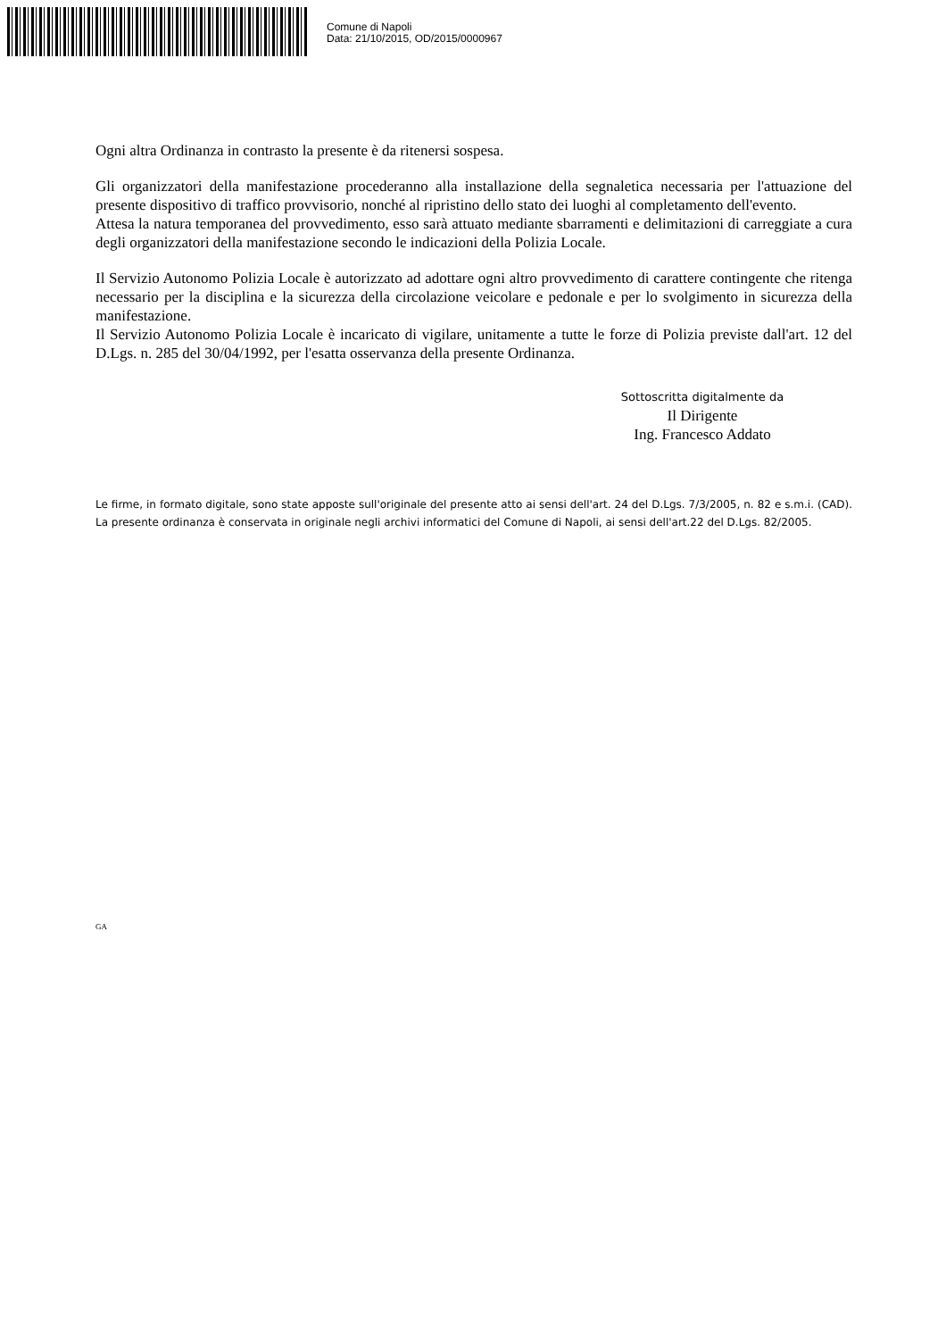Comune di Napoli
Data: 21/10/2015, OD/2015/0000967
Ogni altra Ordinanza in contrasto la presente è da ritenersi sospesa.
Gli organizzatori della manifestazione procederanno alla installazione della segnaletica necessaria per l'attuazione del presente dispositivo di traffico provvisorio, nonché al ripristino dello stato dei luoghi al completamento dell'evento.
Attesa la natura temporanea del provvedimento, esso sarà attuato mediante sbarramenti e delimitazioni di carreggiate a cura degli organizzatori della manifestazione secondo le indicazioni della Polizia Locale.
Il Servizio Autonomo Polizia Locale è autorizzato ad adottare ogni altro provvedimento di carattere contingente che ritenga necessario per la disciplina e la sicurezza della circolazione veicolare e pedonale e per lo svolgimento in sicurezza della manifestazione.
Il Servizio Autonomo Polizia Locale è incaricato di vigilare, unitamente a tutte le forze di Polizia previste dall'art. 12 del D.Lgs. n. 285 del 30/04/1992, per l'esatta osservanza della presente Ordinanza.
Sottoscritta digitalmente da
Il Dirigente
Ing. Francesco Addato
Le firme, in formato digitale, sono state apposte sull'originale del presente atto ai sensi dell'art. 24 del D.Lgs. 7/3/2005, n. 82 e s.m.i. (CAD). La presente ordinanza è conservata in originale negli archivi informatici del Comune di Napoli, ai sensi dell'art.22 del D.Lgs. 82/2005.
GA